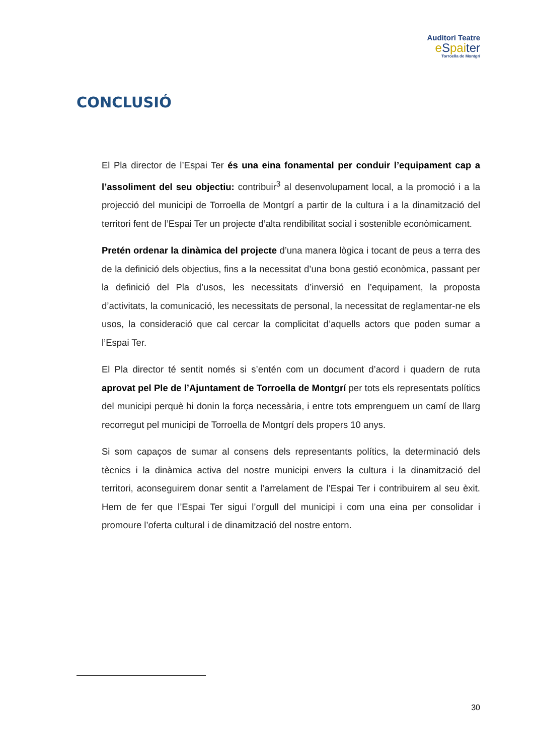Auditori Teatre
eSpaiter
Torroella de Montgrí
CONCLUSIÓ
El Pla director de l’Espai Ter és una eina fonamental per conduir l’equipament cap a l’assoliment del seu objectiu: contribuir<sup>3</sup> al desenvolupament local, a la promoció i a la projecció del municipi de Torroella de Montgrí a partir de la cultura i a la dinamització del territori fent de l’Espai Ter un projecte d’alta rendibilitat social i sostenible econòmicament.
Pretén ordenar la dinàmica del projecte d’una manera lògica i tocant de peus a terra des de la definició dels objectius, fins a la necessitat d’una bona gestió econòmica, passant per la definició del Pla d’usos, les necessitats d’inversió en l’equipament, la proposta d’activitats, la comunicació, les necessitats de personal, la necessitat de reglamentar-ne els usos, la consideració que cal cercar la complicitat d’aquells actors que poden sumar a l’Espai Ter.
El Pla director té sentit només si s’entén com un document d’acord i quadern de ruta aprovat pel Ple de l’Ajuntament de Torroella de Montgrí per tots els representats polítics del municipi perquè hi donin la força necessària, i entre tots emprenguem un camí de llarg recorregut pel municipi de Torroella de Montgrí dels propers 10 anys.
Si som capaços de sumar al consens dels representants polítics, la determinació dels tècnics i la dinàmica activa del nostre municipi envers la cultura i la dinamització del territori, aconseguirem donar sentit a l’arrelament de l’Espai Ter i contribuirem al seu èxit. Hem de fer que l’Espai Ter sigui l’orgull del municipi i com una eina per consolidar i promoure l’oferta cultural i de dinamització del nostre entorn.
30